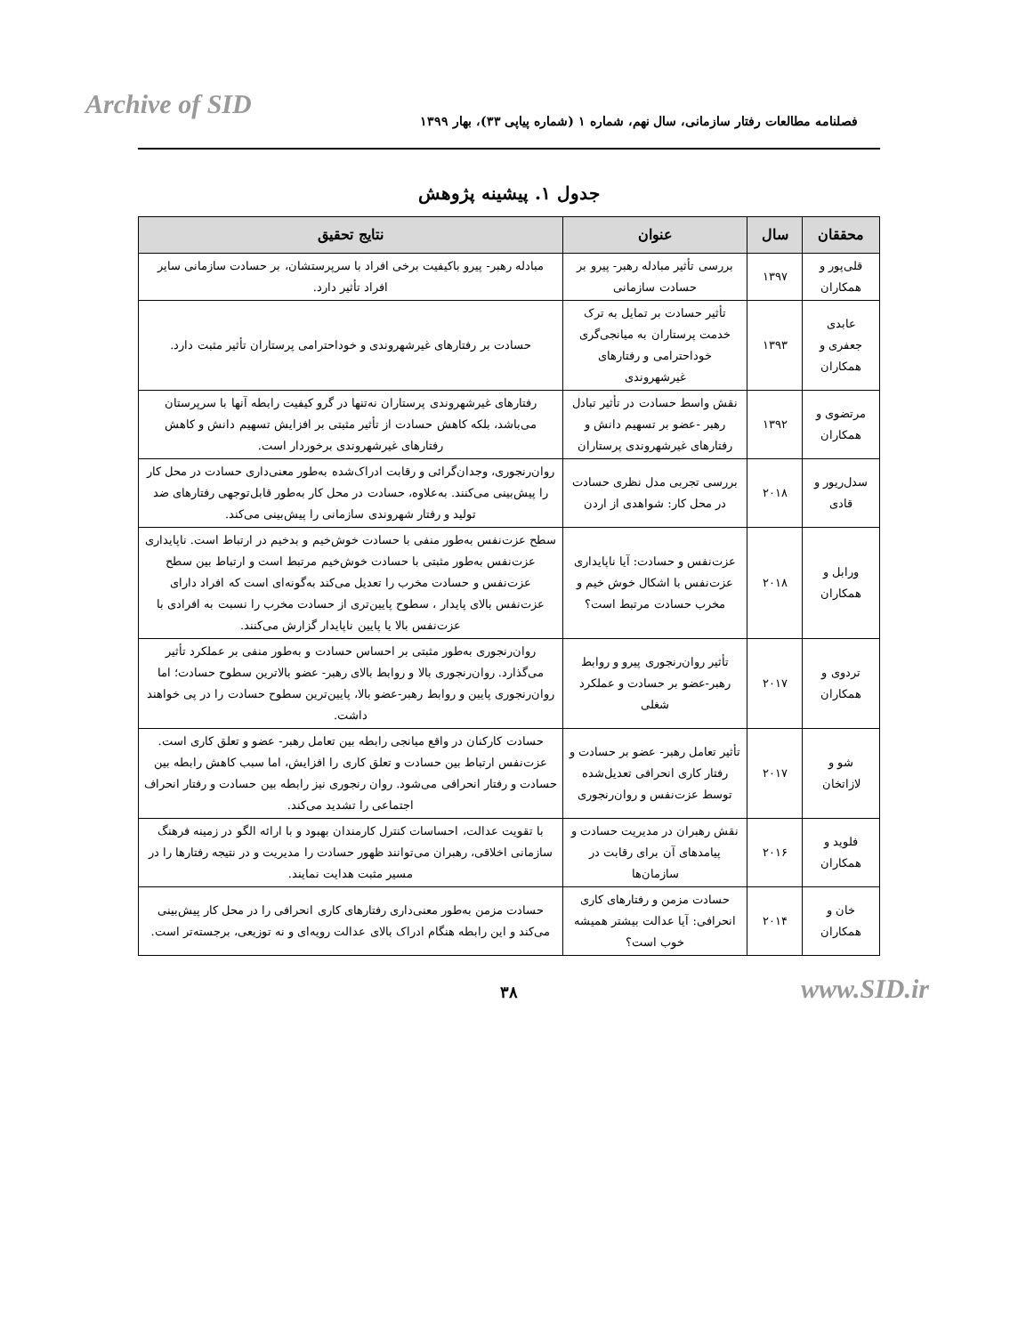Archive of SID
فصلنامه مطالعات رفتار سازمانی، سال نهم، شماره ۱ (شماره پیاپی ۳۳)، بهار ۱۳۹۹
جدول ۱. پیشینه پژوهش
| محققان | سال | عنوان | نتایج تحقیق |
| --- | --- | --- | --- |
| قلی‌پور و همکاران | ۱۳۹۷ | بررسی تأثیر مبادله رهبر- پیرو بر حسادت سازمانی | مبادله رهبر- پیرو باکیفیت برخی افراد با سرپرستشان، بر حسادت سازمانی سایر افراد تأثیر دارد. |
| عابدی جعفری و همکاران | ۱۳۹۳ | تأثیر حسادت بر تمایل به ترک خدمت پرستاران به میانجی‌گری خوداحترامی و رفتارهای غیرشهروندی | حسادت بر رفتارهای غیرشهروندی و خوداحترامی پرستاران تأثیر مثبت دارد. |
| مرتضوی و همکاران | ۱۳۹۲ | نقش واسط حسادت در تأثیر تبادل رهبر -عضو بر تسهیم دانش و رفتارهای غیرشهروندی پرستاران | رفتارهای غیرشهروندی پرستاران نه‌تنها در گرو کیفیت رابطه آنها با سرپرستان می‌باشد، بلکه کاهش حسادت از تأثیر مثبتی بر افزایش تسهیم دانش و کاهش رفتارهای غیرشهروندی برخوردار است. |
| سدل‌ریور و قادی | ۲۰۱۸ | بررسی تجربی مدل نظری حسادت در محل کار: شواهدی از اردن | روان‌رنجوری، وجدان‌گرائی و رقابت ادراک‌شده به‌طور معنی‌داری حسادت در محل کار را پیش‌بینی می‌کنند. به‌علاوه، حسادت در محل کار به‌طور قابل‌توجهی رفتارهای ضد تولید و رفتار شهروندی سازمانی را پیش‌بینی می‌کند. |
| ورابل و همکاران | ۲۰۱۸ | عزت‌نفس و حسادت: آیا ناپایداری عزت‌نفس با اشکال خوش خیم و مخرب حسادت مرتبط است؟ | سطح عزت‌نفس به‌طور منفی با حسادت خوش‌خیم و بدخیم در ارتباط است. ناپایداری عزت‌نفس به‌طور مثبتی با حسادت خوش‌خیم مرتبط است و ارتباط بین سطح عزت‌نفس و حسادت مخرب را تعدیل می‌کند به‌گونه‌ای است که افراد دارای عزت‌نفس بالای پایدار ، سطوح پایین‌تری از حسادت مخرب را نسبت به افرادی با عزت‌نفس بالا یا پایین ناپایدار گزارش می‌کنند. |
| تردوی و همکاران | ۲۰۱۷ | تأثیر روان‌رنجوری پیرو و روابط رهبر-عضو بر حسادت و عملکرد شغلی | روان‌رنجوری به‌طور مثبتی بر احساس حسادت و به‌طور منفی بر عملکرد تأثیر می‌گذارد. روان‌رنجوری بالا و روابط بالای رهبر- عضو بالاترین سطوح حسادت؛ اما روان‌رنجوری پایین و روابط رهبر-عضو بالا، پایین‌ترین سطوح حسادت را در پی خواهند داشت. |
| شو و لازاتخان | ۲۰۱۷ | تأثیر تعامل رهبر- عضو بر حسادت و رفتار کاری انحرافی تعدیل‌شده توسط عزت‌نفس و روان‌رنجوری | حسادت کارکنان در واقع میانجی رابطه بین تعامل رهبر- عضو و تعلق کاری است. عزت‌نفس ارتباط بین حسادت و تعلق کاری را افزایش، اما سبب کاهش رابطه بین حسادت و رفتار انحرافی می‌شود. روان رنجوری نیز رابطه بین حسادت و رفتار انحراف اجتماعی را تشدید می‌کند. |
| فلوید و همکاران | ۲۰۱۶ | نقش رهبران در مدیریت حسادت و پیامدهای آن برای رقابت در سازمان‌ها | با تقویت عدالت، احساسات کنترل کارمندان بهبود و با ارائه الگو در زمینه فرهنگ سازمانی اخلاقی، رهبران می‌توانند ظهور حسادت را مدیریت و در نتیجه رفتارها را در مسیر مثبت هدایت نمایند. |
| خان و همکاران | ۲۰۱۴ | حسادت مزمن و رفتارهای کاری انحرافی: آیا عدالت بیشتر همیشه خوب است؟ | حسادت مزمن به‌طور معنی‌داری رفتارهای کاری انحرافی را در محل کار پیش‌بینی می‌کند و این رابطه هنگام ادراک بالای عدالت رویه‌ای و نه توزیعی، برجسته‌تر است. |
۳۸ www.SID.ir